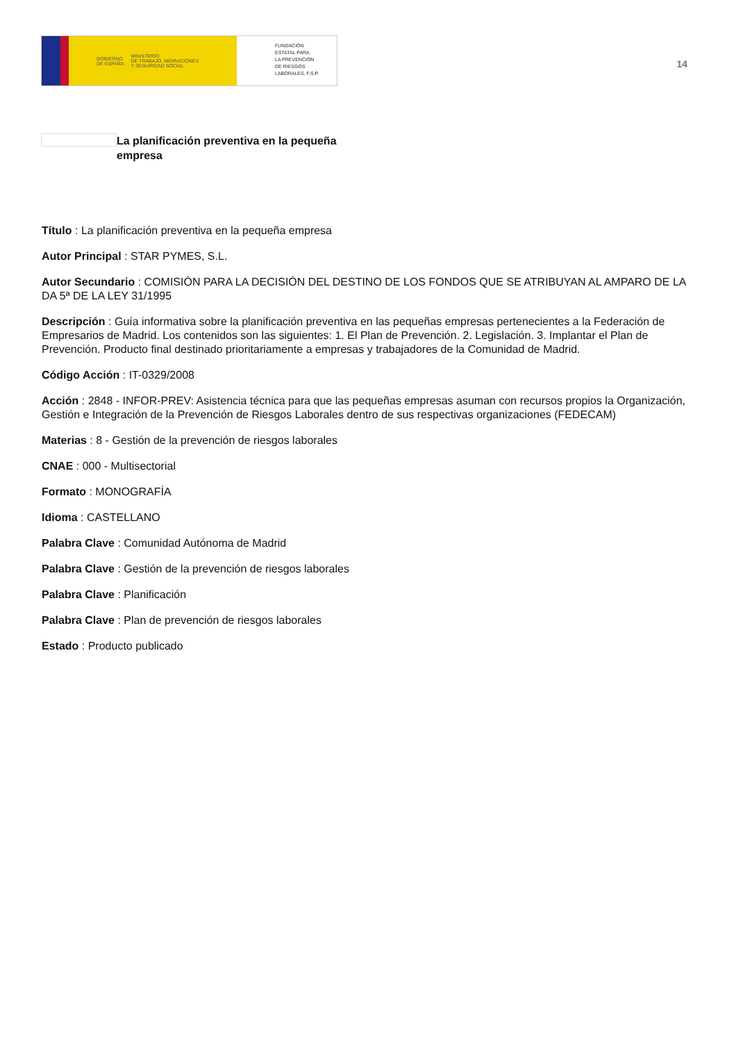GOBIERNO
DE ESPAÑA MINISTERIO
DE TRABAJO, MIGRACIONES
Y SEGURIDAD SOCIAL
FUNDACIÓN
ESTATAL PARA
LA PREVENCIÓN
DE RIESGOS
LABORALES, F.S.P.
14
La planificación preventiva en la pequeña empresa
Título : La planificación preventiva en la pequeña empresa
Autor Principal : STAR PYMES, S.L.
Autor Secundario : COMISIÓN PARA LA DECISIÓN DEL DESTINO DE LOS FONDOS QUE SE ATRIBUYAN AL AMPARO DE LA DA 5ª DE LA LEY 31/1995
Descripción : Guía informativa sobre la planificación preventiva en las pequeñas empresas pertenecientes a la Federación de Empresarios de Madrid. Los contenidos son las siguientes: 1. El Plan de Prevención. 2. Legislación. 3. Implantar el Plan de Prevención. Producto final destinado prioritariamente a empresas y trabajadores de la Comunidad de Madrid.
Código Acción : IT-0329/2008
Acción : 2848 - INFOR-PREV: Asistencia técnica para que las pequeñas empresas asuman con recursos propios la Organización, Gestión e Integración de la Prevención de Riesgos Laborales dentro de sus respectivas organizaciones (FEDECAM)
Materias : 8 - Gestión de la prevención de riesgos laborales
CNAE : 000 - Multisectorial
Formato : MONOGRAFÍA
Idioma : CASTELLANO
Palabra Clave : Comunidad Autónoma de Madrid
Palabra Clave : Gestión de la prevención de riesgos laborales
Palabra Clave : Planificación
Palabra Clave : Plan de prevención de riesgos laborales
Estado : Producto publicado